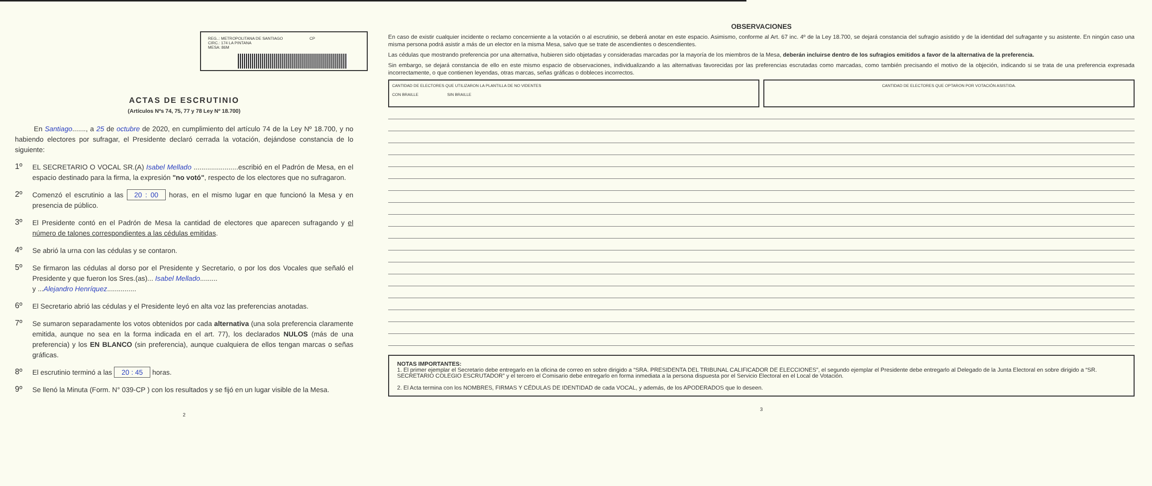REG..: METROPOLITANA DE SANTIAGO CP
CIRC.: 174 LA PINTANA
MESA: 86M
ACTAS DE ESCRUTINIO
(Artículos Nºs 74, 75, 77 y 78 Ley Nº 18.700)
En Santiago......., a 25 de octubre de 2020, en cumplimiento del artículo 74 de la Ley Nº 18.700, y no habiendo electores por sufragar, el Presidente declaró cerrada la votación, dejándose constancia de lo siguiente:
1º
EL SECRETARIO O VOCAL SR.(A) Isabel Mellado .......................escribió en el Padrón de Mesa, en el espacio destinado para la firma, la expresión "no votó", respecto de los electores que no sufragaron.
2º
Comenzó el escrutinio a las 20 : 00 horas, en el mismo lugar en que funcionó la Mesa y en presencia de público.
3º
El Presidente contó en el Padrón de Mesa la cantidad de electores que aparecen sufragando y el número de talones correspondientes a las cédulas emitidas.
4º
Se abrió la urna con las cédulas y se contaron.
5º
Se firmaron las cédulas al dorso por el Presidente y Secretario, o por los dos Vocales que señaló el Presidente y que fueron los Sres.(as)... Isabel Mellado.........
y ...Alejandro Henríquez...............
6º
El Secretario abrió las cédulas y el Presidente leyó en alta voz las preferencias anotadas.
7º
Se sumaron separadamente los votos obtenidos por cada alternativa (una sola preferencia claramente emitida, aunque no sea en la forma indicada en el art. 77), los declarados NULOS (más de una preferencia) y los EN BLANCO (sin preferencia), aunque cualquiera de ellos tengan marcas o señas gráficas.
8º
El escrutinio terminó a las 20 : 45 horas.
9º
Se llenó la Minuta (Form. N° 039-CP ) con los resultados y se fijó en un lugar visible de la Mesa.
2
OBSERVACIONES
En caso de existir cualquier incidente o reclamo concerniente a la votación o al escrutinio, se deberá anotar en este espacio. Asimismo, conforme al Art. 67 inc. 4º de la Ley 18.700, se dejará constancia del sufragio asistido y de la identidad del sufragante y su asistente. En ningún caso una misma persona podrá asistir a más de un elector en la misma Mesa, salvo que se trate de ascendientes o descendientes.
Las cédulas que mostrando preferencia por una alternativa, hubieren sido objetadas y consideradas marcadas por la mayoría de los miembros de la Mesa, deberán incluirse dentro de los sufragios emitidos a favor de la alternativa de la preferencia.
Sin embargo, se dejará constancia de ello en este mismo espacio de observaciones, individualizando a las alternativas favorecidas por las preferencias escrutadas como marcadas, como también precisando el motivo de la objeción, indicando si se trata de una preferencia expresada incorrectamente, o que contienen leyendas, otras marcas, señas gráficas o dobleces incorrectos.
CANTIDAD DE ELECTORES QUE UTILIZARON LA PLANTILLA DE NO VIDENTES
CON BRAILLE SIN BRAILLE
CANTIDAD DE ELECTORES QUE OPTARON POR VOTACIÓN ASISTIDA.
NOTAS IMPORTANTES:
1. El primer ejemplar el Secretario debe entregarlo en la oficina de correo en sobre dirigido a “SRA. PRESIDENTA DEL TRIBUNAL CALIFICADOR DE ELECCIONES”, el segundo ejemplar el Presidente debe entregarlo al Delegado de la Junta Electoral en sobre dirigido a “SR. SECRETARIO COLEGIO ESCRUTADOR” y el tercero el Comisario debe entregarlo en forma inmediata a la persona dispuesta por el Servicio Electoral en el Local de Votación.
2. El Acta termina con los NOMBRES, FIRMAS Y CÉDULAS DE IDENTIDAD de cada VOCAL, y además, de los APODERADOS que lo deseen.
3